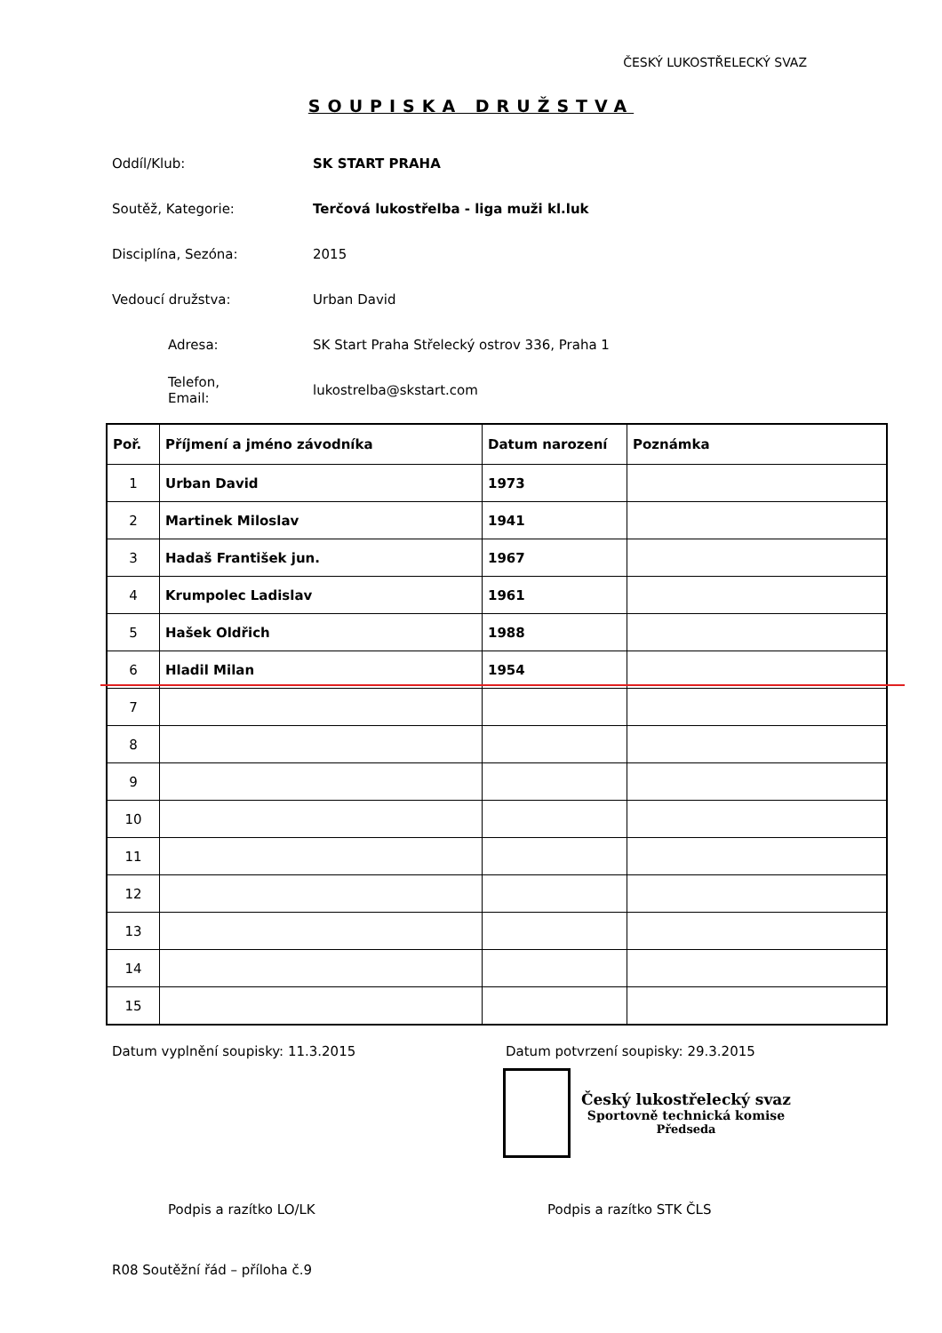ČESKÝ LUKOSTŘELECKÝ SVAZ
SOUPISKA DRUŽSTVA
Oddíl/Klub: SK START PRAHA
Soutěž, Kategorie:
Terčová lukostřelba - liga muži kl.luk
Disciplína, Sezóna:
2015
Vedoucí družstva:
Urban David
Adresa:
SK Start Praha Střelecký ostrov 336, Praha 1
Telefon,
Email:
lukostrelba@skstart.com
| Poř. | Příjmení a jméno závodníka | Datum narození | Poznámka |
| --- | --- | --- | --- |
| 1 | Urban David | 1973 | |
| 2 | Martinek Miloslav | 1941 | |
| 3 | Hadaš František jun. | 1967 | |
| 4 | Krumpolec Ladislav | 1961 | |
| 5 | Hašek Oldřich | 1988 | |
| 6 | Hladil Milan | 1954 | |
| 7 | | | |
| 8 | | | |
| 9 | | | |
| 10 | | | |
| 11 | | | |
| 12 | | | |
| 13 | | | |
| 14 | | | |
| 15 | | | |
Datum vyplnění soupisky: 11.3.2015 Datum potvrzení soupisky: 29.3.2015
Český lukostřelecký svaz
Sportovně technická komise
Předseda
Podpis a razítko LO/LK Podpis a razítko STK ČLS
R08 Soutěžní řád – příloha č.9